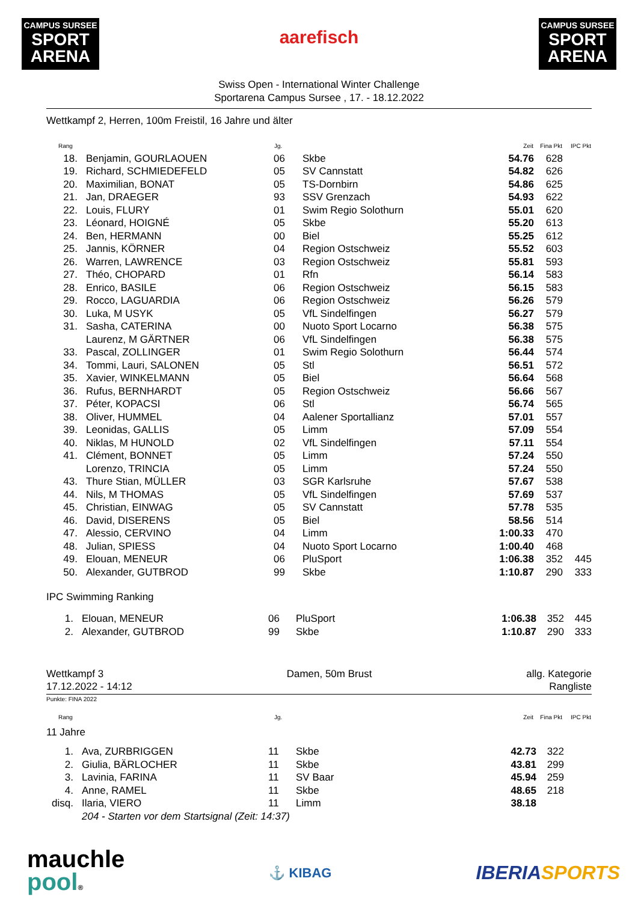CAMPUS SURSEE
SPORT
ARENA
aarefisch
CAMPUS SURSEE
SPORT
ARENA
Swiss Open - International Winter Challenge
Sportarena Campus Sursee , 17. - 18.12.2022
Wettkampf 2, Herren, 100m Freistil, 16 Jahre und älter
| Rang | | Jg. | | Zeit | Fina Pkt | IPC Pkt |
| --- | --- | --- | --- | --- | --- | --- |
| 18. | Benjamin, GOURLAOUEN | 06 | Skbe | 54.76 | 628 | |
| 19. | Richard, SCHMIEDEFELD | 05 | SV Cannstatt | 54.82 | 626 | |
| 20. | Maximilian, BONAT | 05 | TS-Dornbirn | 54.86 | 625 | |
| 21. | Jan, DRAEGER | 93 | SSV Grenzach | 54.93 | 622 | |
| 22. | Louis, FLURY | 01 | Swim Regio Solothurn | 55.01 | 620 | |
| 23. | Léonard, HOIGNÉ | 05 | Skbe | 55.20 | 613 | |
| 24. | Ben, HERMANN | 00 | Biel | 55.25 | 612 | |
| 25. | Jannis, KÖRNER | 04 | Region Ostschweiz | 55.52 | 603 | |
| 26. | Warren, LAWRENCE | 03 | Region Ostschweiz | 55.81 | 593 | |
| 27. | Théo, CHOPARD | 01 | Rfn | 56.14 | 583 | |
| 28. | Enrico, BASILE | 06 | Region Ostschweiz | 56.15 | 583 | |
| 29. | Rocco, LAGUARDIA | 06 | Region Ostschweiz | 56.26 | 579 | |
| 30. | Luka, M USYK | 05 | VfL Sindelfingen | 56.27 | 579 | |
| 31. | Sasha, CATERINA | 00 | Nuoto Sport Locarno | 56.38 | 575 | |
| | Laurenz, M GÄRTNER | 06 | VfL Sindelfingen | 56.38 | 575 | |
| 33. | Pascal, ZOLLINGER | 01 | Swim Regio Solothurn | 56.44 | 574 | |
| 34. | Tommi, Lauri, SALONEN | 05 | Stl | 56.51 | 572 | |
| 35. | Xavier, WINKELMANN | 05 | Biel | 56.64 | 568 | |
| 36. | Rufus, BERNHARDT | 05 | Region Ostschweiz | 56.66 | 567 | |
| 37. | Péter, KOPACSI | 06 | Stl | 56.74 | 565 | |
| 38. | Oliver, HUMMEL | 04 | Aalener Sportallianz | 57.01 | 557 | |
| 39. | Leonidas, GALLIS | 05 | Limm | 57.09 | 554 | |
| 40. | Niklas, M HUNOLD | 02 | VfL Sindelfingen | 57.11 | 554 | |
| 41. | Clément, BONNET | 05 | Limm | 57.24 | 550 | |
| | Lorenzo, TRINCIA | 05 | Limm | 57.24 | 550 | |
| 43. | Thure Stian, MÜLLER | 03 | SGR Karlsruhe | 57.67 | 538 | |
| 44. | Nils, M THOMAS | 05 | VfL Sindelfingen | 57.69 | 537 | |
| 45. | Christian, EINWAG | 05 | SV Cannstatt | 57.78 | 535 | |
| 46. | David, DISERENS | 05 | Biel | 58.56 | 514 | |
| 47. | Alessio, CERVINO | 04 | Limm | 1:00.33 | 470 | |
| 48. | Julian, SPIESS | 04 | Nuoto Sport Locarno | 1:00.40 | 468 | |
| 49. | Elouan, MENEUR | 06 | PluSport | 1:06.38 | 352 | 445 |
| 50. | Alexander, GUTBROD | 99 | Skbe | 1:10.87 | 290 | 333 |
IPC Swimming Ranking
| 1. | Elouan, MENEUR | 06 | PluSport | 1:06.38 | 352 | 445 |
| 2. | Alexander, GUTBROD | 99 | Skbe | 1:10.87 | 290 | 333 |
Wettkampf 3
17.12.2022 - 14:12
Damen, 50m Brust allg. Kategorie
Rangliste
Punkte: FINA 2022
| Rang | | Jg. | | Zeit | Fina Pkt | IPC Pkt |
| --- | --- | --- | --- | --- | --- | --- |
11 Jahre
| 1. | Ava, ZURBRIGGEN | 11 | Skbe | 42.73 | 322 | |
| 2. | Giulia, BÄRLOCHER | 11 | Skbe | 43.81 | 299 | |
| 3. | Lavinia, FARINA | 11 | SV Baar | 45.94 | 259 | |
| 4. | Anne, RAMEL | 11 | Skbe | 48.65 | 218 | |
| disq. | Ilaria, VIERO | 11 | Limm | 38.18 | | |
| | 204 - Starten vor dem Startsignal (Zeit: 14:37) | | | | | |
mauchle
pool®
⚓ KIBAG
IBERIA SPORTS